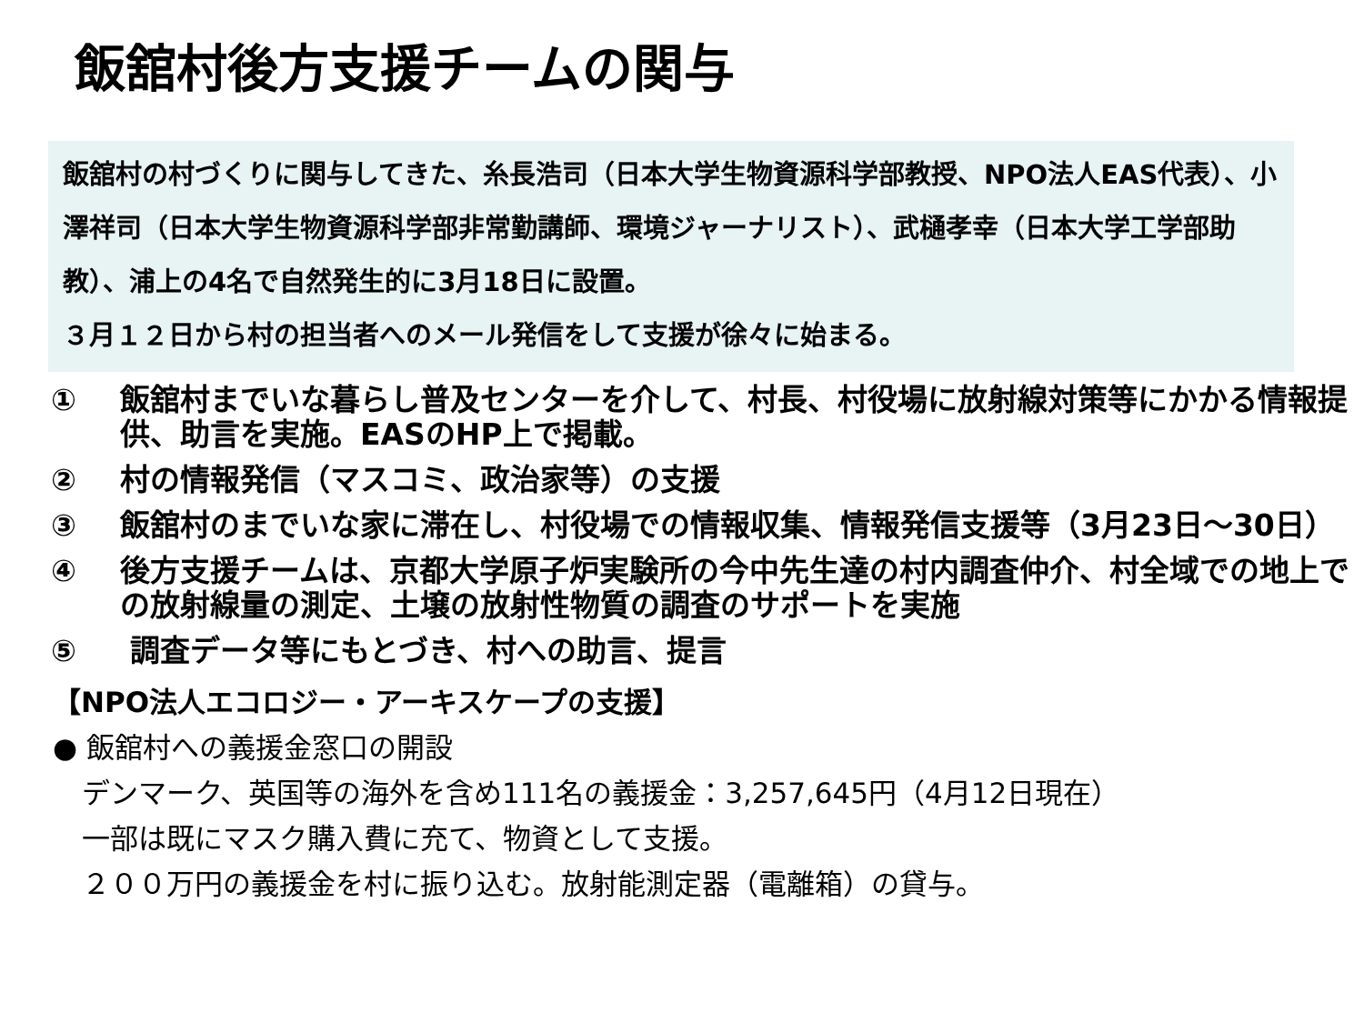飯舘村後方支援チームの関与
飯舘村の村づくりに関与してきた、糸長浩司（日本大学生物資源科学部教授、NPO法人EAS代表）、小澤祥司（日本大学生物資源科学部非常勤講師、環境ジャーナリスト）、武樋孝幸（日本大学工学部助教）、浦上の4名で自然発生的に3月18日に設置。
３月１２日から村の担当者へのメール発信をして支援が徐々に始まる。
① 飯舘村までいな暮らし普及センターを介して、村長、村役場に放射線対策等にかかる情報提供、助言を実施。EASのHP上で掲載。
② 村の情報発信（マスコミ、政治家等）の支援
③ 飯舘村のまでいな家に滞在し、村役場での情報収集、情報発信支援等（3月23日～30日）
④ 後方支援チームは、京都大学原子炉実験所の今中先生達の村内調査仲介、村全域での地上での放射線量の測定、土壌の放射性物質の調査のサポートを実施
⑤ 調査データ等にもとづき、村への助言、提言
【NPO法人エコロジー・アーキスケープの支援】
● 飯舘村への義援金窓口の開設
デンマーク、英国等の海外を含め111名の義援金：3,257,645円（4月12日現在）
一部は既にマスク購入費に充て、物資として支援。
２００万円の義援金を村に振り込む。放射能測定器（電離箱）の貸与。